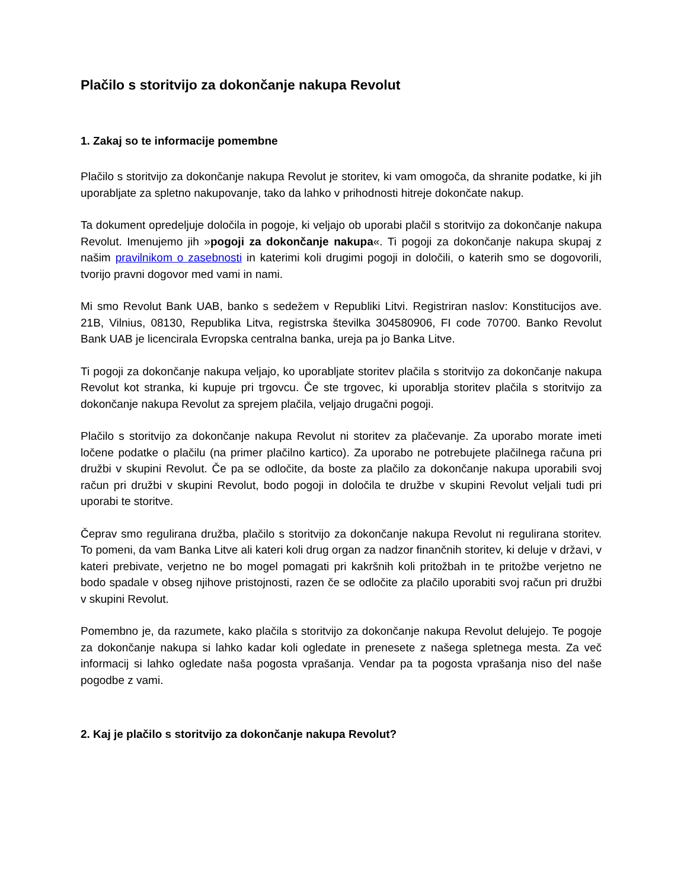Plačilo s storitvijo za dokončanje nakupa Revolut
1. Zakaj so te informacije pomembne
Plačilo s storitvijo za dokončanje nakupa Revolut je storitev, ki vam omogoča, da shranite podatke, ki jih uporabljate za spletno nakupovanje, tako da lahko v prihodnosti hitreje dokončate nakup.
Ta dokument opredeljuje določila in pogoje, ki veljajo ob uporabi plačil s storitvijo za dokončanje nakupa Revolut. Imenujemo jih »pogoji za dokončanje nakupa«. Ti pogoji za dokončanje nakupa skupaj z našim pravilnikom o zasebnosti in katerimi koli drugimi pogoji in določili, o katerih smo se dogovorili, tvorijo pravni dogovor med vami in nami.
Mi smo Revolut Bank UAB, banko s sedežem v Republiki Litvi. Registriran naslov: Konstitucijos ave. 21B, Vilnius, 08130, Republika Litva, registrska številka 304580906, FI code 70700. Banko Revolut Bank UAB je licencirala Evropska centralna banka, ureja pa jo Banka Litve.
Ti pogoji za dokončanje nakupa veljajo, ko uporabljate storitev plačila s storitvijo za dokončanje nakupa Revolut kot stranka, ki kupuje pri trgovcu. Če ste trgovec, ki uporablja storitev plačila s storitvijo za dokončanje nakupa Revolut za sprejem plačila, veljajo drugačni pogoji.
Plačilo s storitvijo za dokončanje nakupa Revolut ni storitev za plačevanje. Za uporabo morate imeti ločene podatke o plačilu (na primer plačilno kartico). Za uporabo ne potrebujete plačilnega računa pri družbi v skupini Revolut. Če pa se odločite, da boste za plačilo za dokončanje nakupa uporabili svoj račun pri družbi v skupini Revolut, bodo pogoji in določila te družbe v skupini Revolut veljali tudi pri uporabi te storitve.
Čeprav smo regulirana družba, plačilo s storitvijo za dokončanje nakupa Revolut ni regulirana storitev. To pomeni, da vam Banka Litve ali kateri koli drug organ za nadzor finančnih storitev, ki deluje v državi, v kateri prebivate, verjetno ne bo mogel pomagati pri kakršnih koli pritožbah in te pritožbe verjetno ne bodo spadale v obseg njihove pristojnosti, razen če se odločite za plačilo uporabiti svoj račun pri družbi v skupini Revolut.
Pomembno je, da razumete, kako plačila s storitvijo za dokončanje nakupa Revolut delujejo. Te pogoje za dokončanje nakupa si lahko kadar koli ogledate in prenesete z našega spletnega mesta. Za več informacij si lahko ogledate naša pogosta vprašanja. Vendar pa ta pogosta vprašanja niso del naše pogodbe z vami.
2. Kaj je plačilo s storitvijo za dokončanje nakupa Revolut?